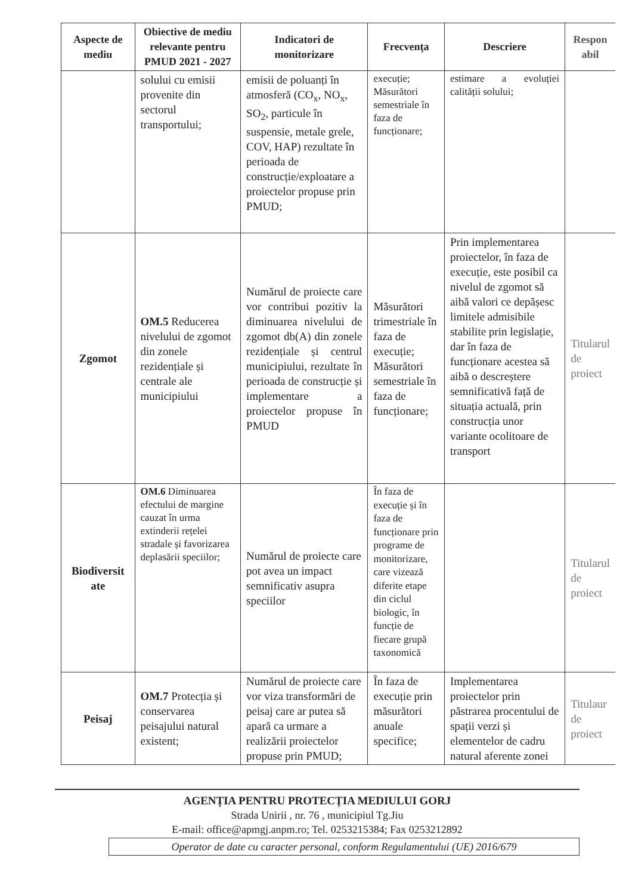| Aspecte de mediu | Obiective de mediu relevante pentru PMUD 2021 - 2027 | Indicatori de monitorizare | Frecvența | Descriere | Respon abil |
| --- | --- | --- | --- | --- | --- |
| | solului cu emisii provenite din sectorul transportului; | emisii de poluanți în atmosferă (CO<sub>x</sub>, NO<sub>x</sub>, SO<sub>2</sub>, particule în suspensie, metale grele, COV, HAP) rezultate în perioada de construcție/exploatare a proiectelor propuse prin PMUD; | execuție; Măsurători semestriale în faza de funcționare; | estimare a evoluției calității solului; | |
| Zgomot | OM.5 Reducerea nivelului de zgomot din zonele rezidențiale și centrale ale municipiului | Numărul de proiecte care vor contribui pozitiv la diminuarea nivelului de zgomot db(A) din zonele rezidențiale și centrul municipiului, rezultate în perioada de construcție și implementare a proiectelor propuse în PMUD | Măsurători trimestriale în faza de execuție; Măsurători semestriale în faza de funcționare; | Prin implementarea proiectelor, în faza de execuție, este posibil ca nivelul de zgomot să aibă valori ce depășesc limitele admisibile stabilite prin legislație, dar în faza de funcționare acestea să aibă o descreștere semnificativă față de situația actuală, prin construcția unor variante ocolitoare de transport | Titularul de proiect |
| Biodiversit ate | OM.6 Diminuarea efectului de margine cauzat în urma extinderii rețelei stradale și favorizarea deplasării speciilor; | Numărul de proiecte care pot avea un impact semnificativ asupra speciilor | În faza de execuție și în faza de funcționare prin programe de monitorizare, care vizează diferite etape din ciclul biologic, în funcție de fiecare grupă taxonomică | | Titularul de proiect |
| Peisaj | OM.7 Protecția și conservarea peisajului natural existent; | Numărul de proiecte care vor viza transformări de peisaj care ar putea să apară ca urmare a realizării proiectelor propuse prin PMUD; | În faza de execuție prin măsurători anuale specifice; | Implementarea proiectelor prin păstrarea procentului de spații verzi și elementelor de cadru natural aferente zonei | Titulaur de proiect |
AGENȚIA PENTRU PROTECȚIA MEDIULUI GORJ
Strada Unirii , nr. 76 , municipiul Tg.Jiu
E-mail: office@apmgj.anpm.ro; Tel. 0253215384; Fax 0253212892
Operator de date cu caracter personal, conform Regulamentului (UE) 2016/679